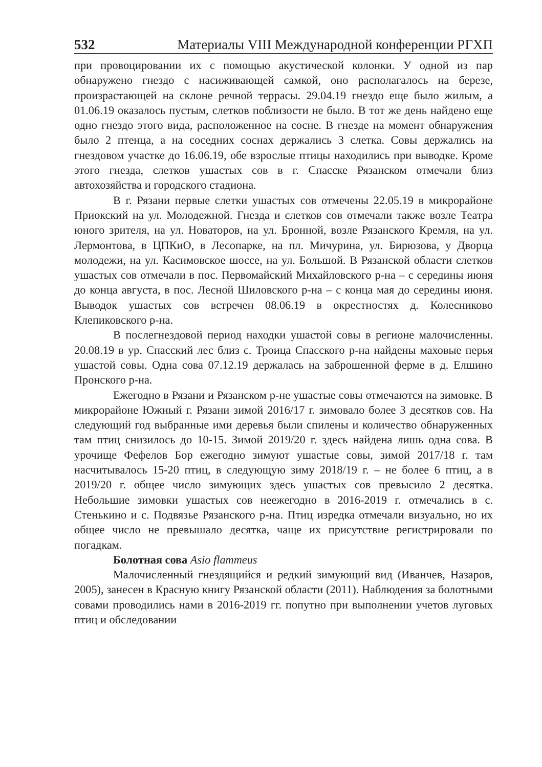532 Материалы VIII Международной конференции РГХП
при провоцировании их с помощью акустической колонки. У одной из пар обнаружено гнездо с насиживающей самкой, оно располагалось на березе, произрастающей на склоне речной террасы. 29.04.19 гнездо еще было жилым, а 01.06.19 оказалось пустым, слетков поблизости не было. В тот же день найдено еще одно гнездо этого вида, расположенное на сосне. В гнезде на момент обнаружения было 2 птенца, а на соседних соснах держались 3 слетка. Совы держались на гнездовом участке до 16.06.19, обе взрослые птицы находились при выводке. Кроме этого гнезда, слетков ушастых сов в г. Спасске Рязанском отмечали близ автохозяйства и городского стадиона.
В г. Рязани первые слетки ушастых сов отмечены 22.05.19 в микрорайоне Приокский на ул. Молодежной. Гнезда и слетков сов отмечали также возле Театра юного зрителя, на ул. Новаторов, на ул. Бронной, возле Рязанского Кремля, на ул. Лермонтова, в ЦПКиО, в Лесопарке, на пл. Мичурина, ул. Бирюзова, у Дворца молодежи, на ул. Касимовское шоссе, на ул. Большой. В Рязанской области слетков ушастых сов отмечали в пос. Первомайский Михайловского р-на – с середины июня до конца августа, в пос. Лесной Шиловского р-на – с конца мая до середины июня. Выводок ушастых сов встречен 08.06.19 в окрестностях д. Колесниково Клепиковского р-на.
В послегнездовой период находки ушастой совы в регионе малочисленны. 20.08.19 в ур. Спасский лес близ с. Троица Спасского р-на найдены маховые перья ушастой совы. Одна сова 07.12.19 держалась на заброшенной ферме в д. Елшино Пронского р-на.
Ежегодно в Рязани и Рязанском р-не ушастые совы отмечаются на зимовке. В микрорайоне Южный г. Рязани зимой 2016/17 г. зимовало более 3 десятков сов. На следующий год выбранные ими деревья были спилены и количество обнаруженных там птиц снизилось до 10-15. Зимой 2019/20 г. здесь найдена лишь одна сова. В урочище Фефелов Бор ежегодно зимуют ушастые совы, зимой 2017/18 г. там насчитывалось 15-20 птиц, в следующую зиму 2018/19 г. – не более 6 птиц, а в 2019/20 г. общее число зимующих здесь ушастых сов превысило 2 десятка. Небольшие зимовки ушастых сов неежегодно в 2016-2019 г. отмечались в с. Стенькино и с. Подвязье Рязанского р-на. Птиц изредка отмечали визуально, но их общее число не превышало десятка, чаще их присутствие регистрировали по погадкам.
Болотная сова Asio flammeus
Малочисленный гнездящийся и редкий зимующий вид (Иванчев, Назаров, 2005), занесен в Красную книгу Рязанской области (2011). Наблюдения за болотными совами проводились нами в 2016-2019 гг. попутно при выполнении учетов луговых птиц и обследовании